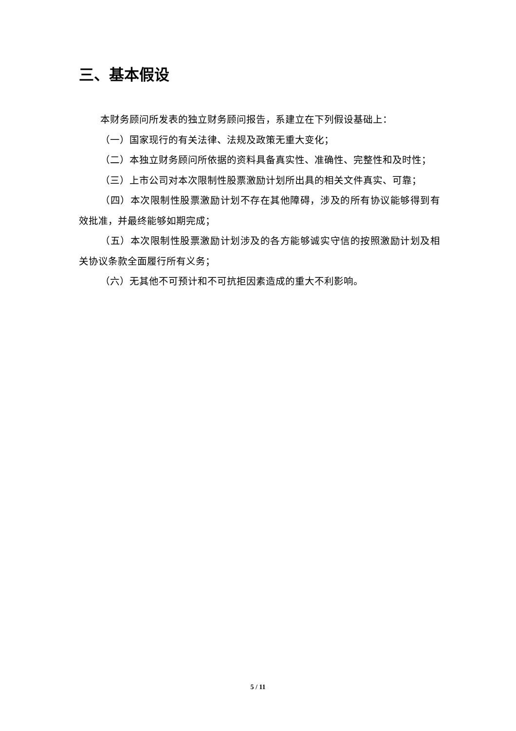三、基本假设
本财务顾问所发表的独立财务顾问报告，系建立在下列假设基础上：
（一）国家现行的有关法律、法规及政策无重大变化；
（二）本独立财务顾问所依据的资料具备真实性、准确性、完整性和及时性；
（三）上市公司对本次限制性股票激励计划所出具的相关文件真实、可靠；
（四）本次限制性股票激励计划不存在其他障碍，涉及的所有协议能够得到有效批准，并最终能够如期完成；
（五）本次限制性股票激励计划涉及的各方能够诚实守信的按照激励计划及相关协议条款全面履行所有义务；
（六）无其他不可预计和不可抗拒因素造成的重大不利影响。
5 / 11